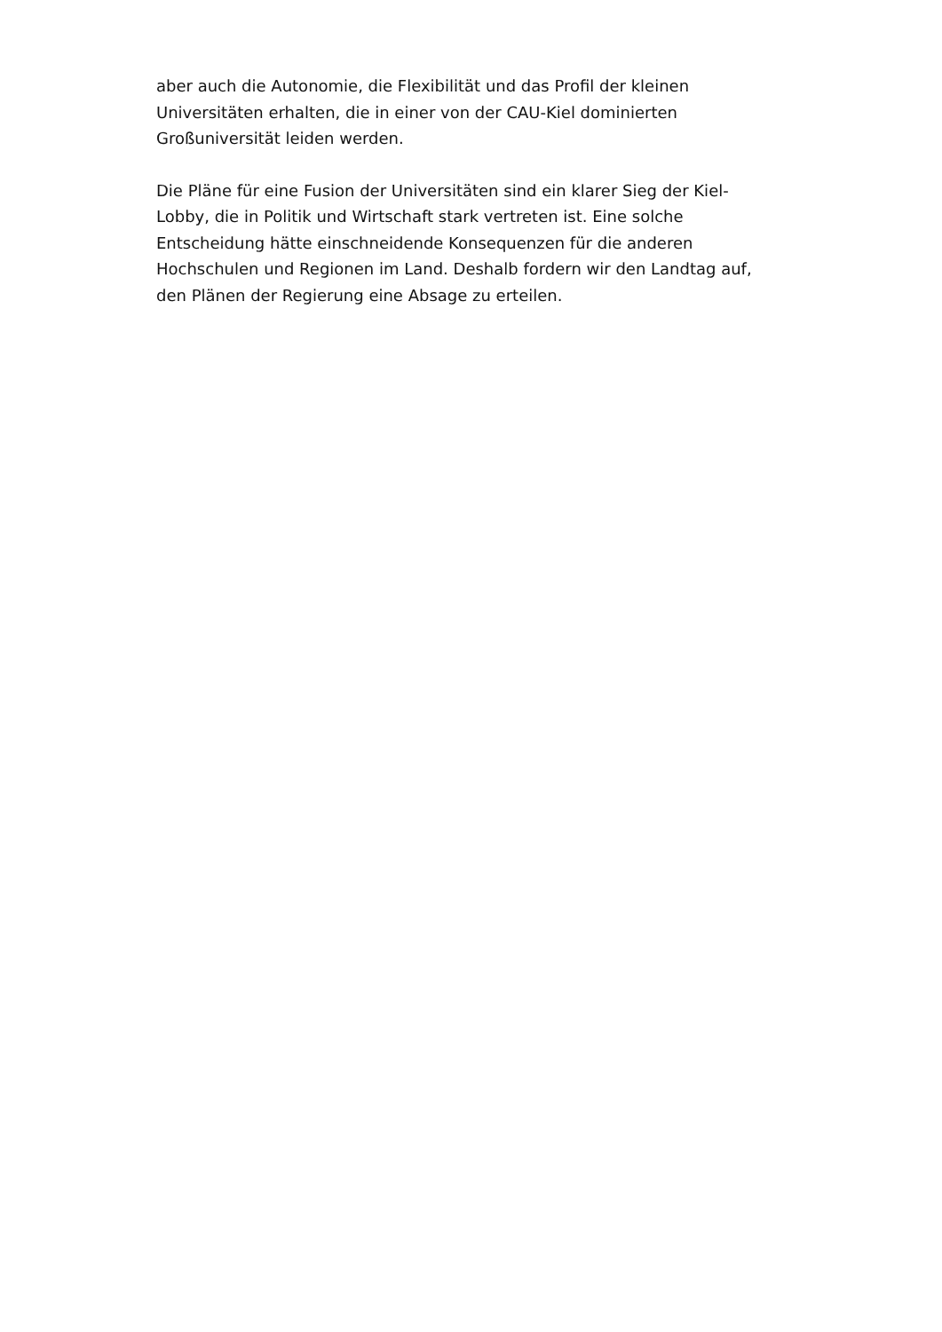aber auch die Autonomie, die Flexibilität und das Profil der kleinen Universitäten erhalten, die in einer von der CAU-Kiel dominierten Großuniversität leiden werden.
Die Pläne für eine Fusion der Universitäten sind ein klarer Sieg der Kiel-Lobby, die in Politik und Wirtschaft stark vertreten ist. Eine solche Entscheidung hätte einschneidende Konsequenzen für die anderen Hochschulen und Regionen im Land. Deshalb fordern wir den Landtag auf, den Plänen der Regierung eine Absage zu erteilen.